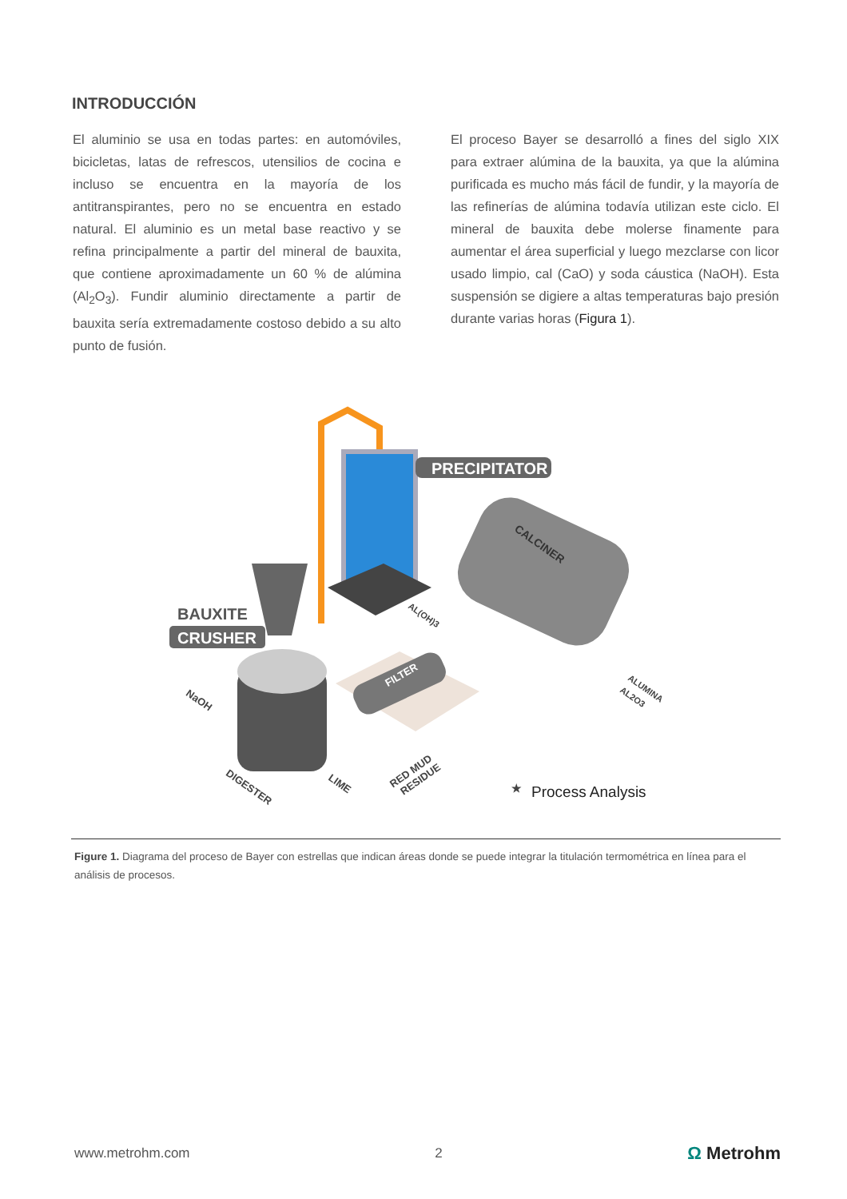INTRODUCCIÓN
El aluminio se usa en todas partes: en automóviles, bicicletas, latas de refrescos, utensilios de cocina e incluso se encuentra en la mayoría de los antitranspirantes, pero no se encuentra en estado natural. El aluminio es un metal base reactivo y se refina principalmente a partir del mineral de bauxita, que contiene aproximadamente un 60 % de alúmina (Al<sub>2</sub>O<sub>3</sub>). Fundir aluminio directamente a partir de bauxita sería extremadamente costoso debido a su alto punto de fusión.
El proceso Bayer se desarrolló a fines del siglo XIX para extraer alúmina de la bauxita, ya que la alúmina purificada es mucho más fácil de fundir, y la mayoría de las refinerías de alúmina todavía utilizan este ciclo. El mineral de bauxita debe molerse finamente para aumentar el área superficial y luego mezclarse con licor usado limpio, cal (CaO) y soda cáustica (NaOH). Esta suspensión se digiere a altas temperaturas bajo presión durante varias horas (Figura 1).
PRECIPITATOR
CALCINER
BAUXITE
CRUSHER
FILTER
NaOH
DIGESTER
LIME
RED MUD
RESIDUE
AL(OH)3
ALUMINA
AL2O3
★
Process Analysis
Figure 1. Diagrama del proceso de Bayer con estrellas que indican áreas donde se puede integrar la titulación termométrica en línea para el análisis de procesos.
www.metrohm.com 2 Ω Metrohm